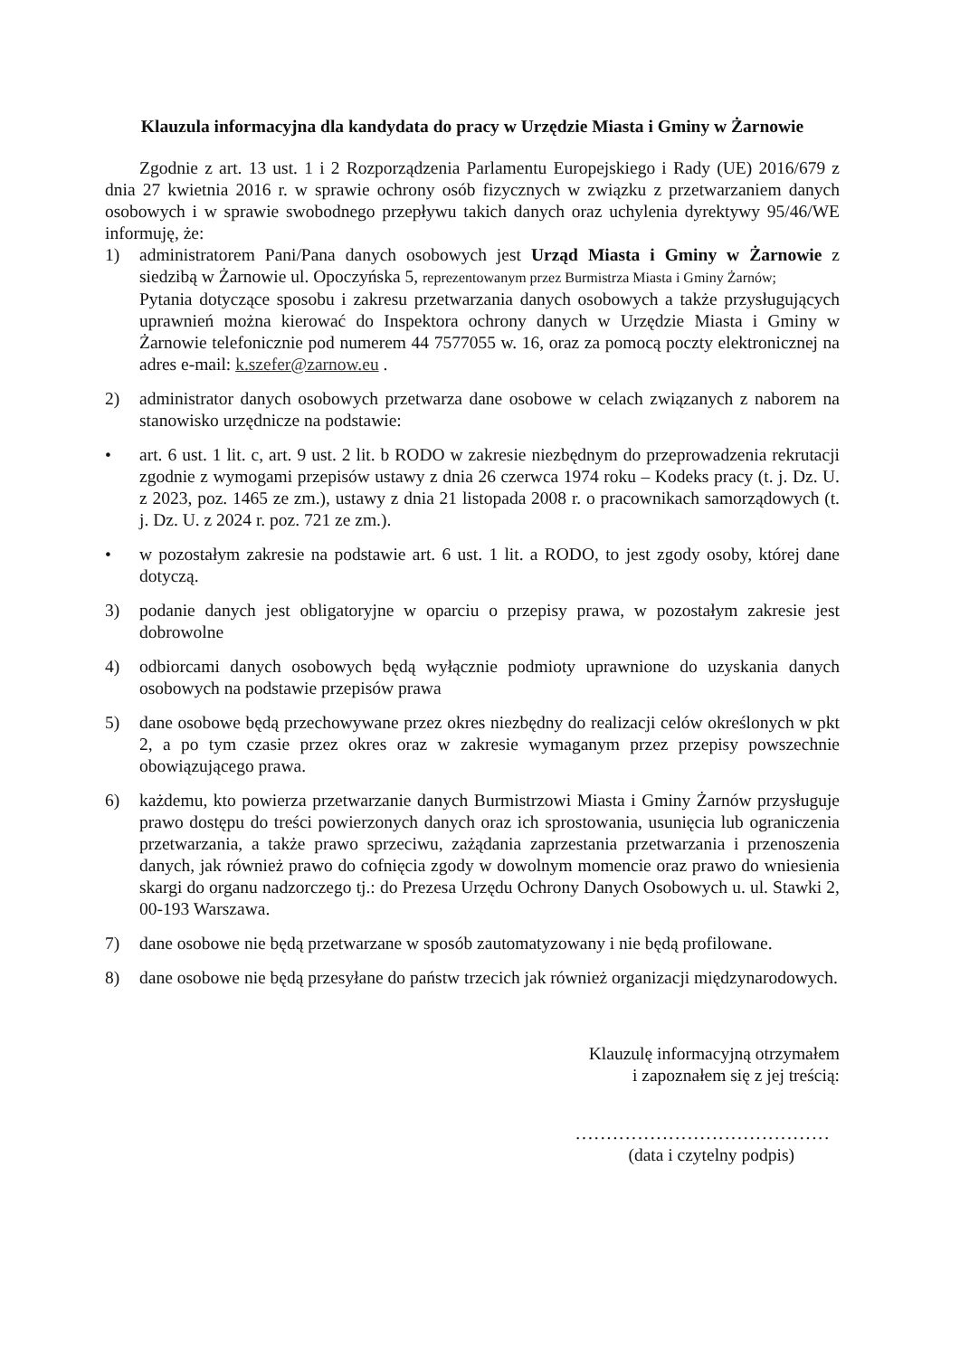Klauzula informacyjna dla kandydata do pracy w Urzędzie Miasta i Gminy w Żarnowie
Zgodnie z art. 13 ust. 1 i 2 Rozporządzenia Parlamentu Europejskiego i Rady (UE) 2016/679 z dnia 27 kwietnia 2016 r. w sprawie ochrony osób fizycznych w związku z przetwarzaniem danych osobowych i w sprawie swobodnego przepływu takich danych oraz uchylenia dyrektywy 95/46/WE informuję, że:
1) administratorem Pani/Pana danych osobowych jest Urząd Miasta i Gminy w Żarnowie z siedzibą w Żarnowie ul. Opoczyńska 5, reprezentowanym przez Burmistrza Miasta i Gminy Żarnów;
Pytania dotyczące sposobu i zakresu przetwarzania danych osobowych a także przysługujących uprawnień można kierować do Inspektora ochrony danych w Urzędzie Miasta i Gminy w Żarnowie telefonicznie pod numerem 44 7577055 w. 16, oraz za pomocą poczty elektronicznej na adres e-mail: k.szefer@zarnow.eu .
2) administrator danych osobowych przetwarza dane osobowe w celach związanych z naborem na stanowisko urzędnicze na podstawie:
• art. 6 ust. 1 lit. c, art. 9 ust. 2 lit. b RODO w zakresie niezbędnym do przeprowadzenia rekrutacji zgodnie z wymogami przepisów ustawy z dnia 26 czerwca 1974 roku – Kodeks pracy (t. j. Dz. U. z 2023, poz. 1465 ze zm.), ustawy z dnia 21 listopada 2008 r. o pracownikach samorządowych (t. j. Dz. U. z 2024 r. poz. 721 ze zm.).
• w pozostałym zakresie na podstawie art. 6 ust. 1 lit. a RODO, to jest zgody osoby, której dane dotyczą.
3) podanie danych jest obligatoryjne w oparciu o przepisy prawa, w pozostałym zakresie jest dobrowolne
4) odbiorcami danych osobowych będą wyłącznie podmioty uprawnione do uzyskania danych osobowych na podstawie przepisów prawa
5) dane osobowe będą przechowywane przez okres niezbędny do realizacji celów określonych w pkt 2, a po tym czasie przez okres oraz w zakresie wymaganym przez przepisy powszechnie obowiązującego prawa.
6) każdemu, kto powierza przetwarzanie danych Burmistrzowi Miasta i Gminy Żarnów przysługuje prawo dostępu do treści powierzonych danych oraz ich sprostowania, usunięcia lub ograniczenia przetwarzania, a także prawo sprzeciwu, zażądania zaprzestania przetwarzania i przenoszenia danych, jak również prawo do cofnięcia zgody w dowolnym momencie oraz prawo do wniesienia skargi do organu nadzorczego tj.: do Prezesa Urzędu Ochrony Danych Osobowych u. ul. Stawki 2, 00-193 Warszawa.
7) dane osobowe nie będą przetwarzane w sposób zautomatyzowany i nie będą profilowane.
8) dane osobowe nie będą przesyłane do państw trzecich jak również organizacji międzynarodowych.
Klauzulę informacyjną otrzymałem
i zapoznałem się z jej treścią:
.........................................
(data i czytelny podpis)